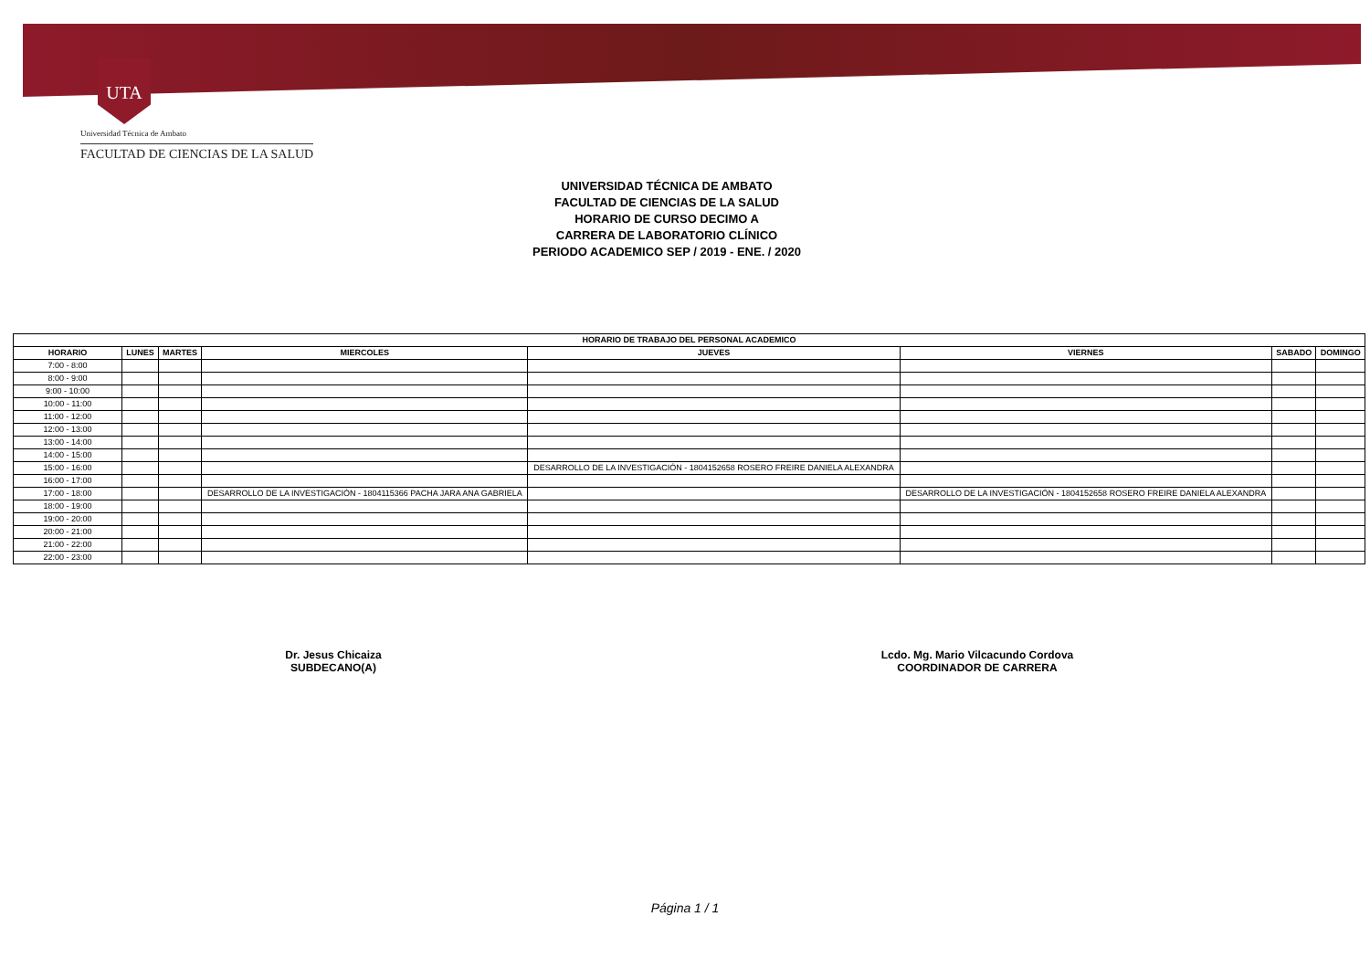UTA
Universidad Técnica de Ambato
FACULTAD DE CIENCIAS DE LA SALUD
UNIVERSIDAD TÉCNICA DE AMBATO
FACULTAD DE CIENCIAS DE LA SALUD
HORARIO DE CURSO DECIMO A
CARRERA DE LABORATORIO CLÍNICO
PERIODO ACADEMICO SEP / 2019 - ENE. / 2020
| HORARIO DE TRABAJO DEL PERSONAL ACADEMICO | | | | | | | |
| --- | --- | --- | --- | --- | --- | --- | --- |
| HORARIO | LUNES | MARTES | MIERCOLES | JUEVES | VIERNES | SABADO | DOMINGO |
| 7:00 - 8:00 | | | | | | | |
| 8:00 - 9:00 | | | | | | | |
| 9:00 - 10:00 | | | | | | | |
| 10:00 - 11:00 | | | | | | | |
| 11:00 - 12:00 | | | | | | | |
| 12:00 - 13:00 | | | | | | | |
| 13:00 - 14:00 | | | | | | | |
| 14:00 - 15:00 | | | | | | | |
| 15:00 - 16:00 | | | | DESARROLLO DE LA INVESTIGACIÓN - 1804152658 ROSERO FREIRE DANIELA ALEXANDRA | | | |
| 16:00 - 17:00 | | | | | | | |
| 17:00 - 18:00 | | | DESARROLLO DE LA INVESTIGACIÓN - 1804115366 PACHA JARA ANA GABRIELA | | DESARROLLO DE LA INVESTIGACIÓN - 1804152658 ROSERO FREIRE DANIELA ALEXANDRA | | |
| 18:00 - 19:00 | | | | | | | |
| 19:00 - 20:00 | | | | | | | |
| 20:00 - 21:00 | | | | | | | |
| 21:00 - 22:00 | | | | | | | |
| 22:00 - 23:00 | | | | | | | |
Dr. Jesus Chicaiza
SUBDECANO(A)
Lcdo. Mg. Mario Vilcacundo Cordova
COORDINADOR DE CARRERA
Página 1 / 1